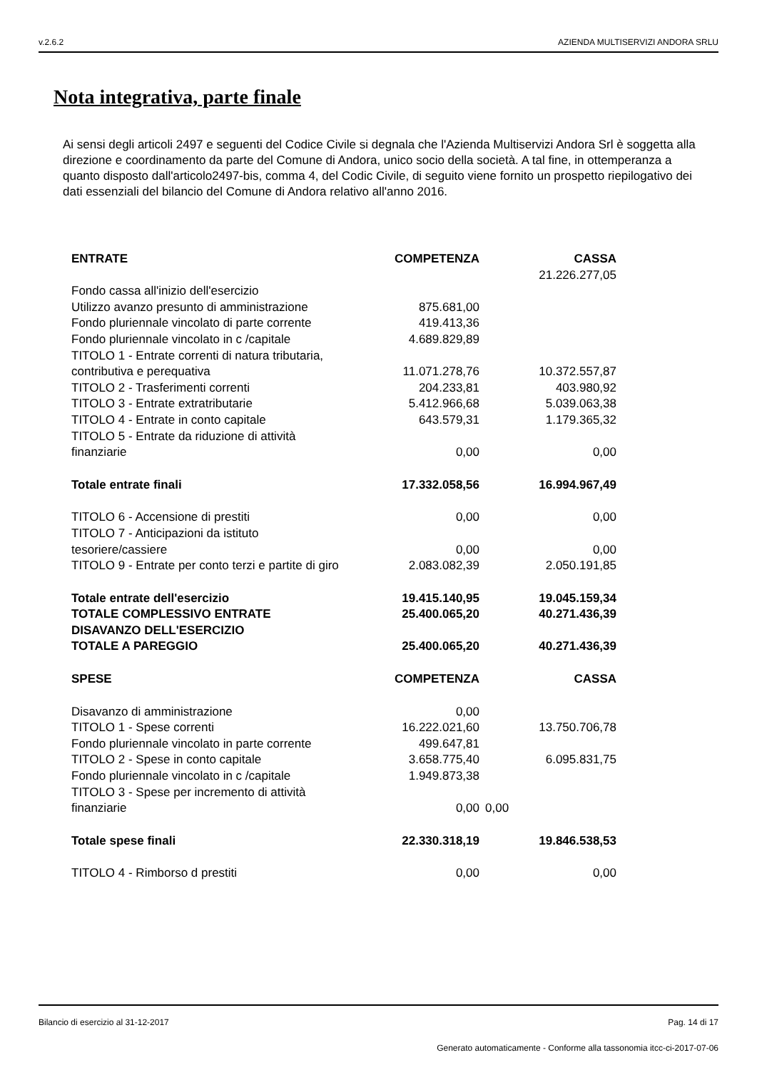v.2.6.2 AZIENDA MULTISERVIZI ANDORA SRLU
Nota integrativa, parte finale
Ai sensi degli articoli 2497 e seguenti del Codice Civile si degnala che l'Azienda Multiservizi Andora Srl è soggetta alla direzione e coordinamento da parte del Comune di Andora, unico socio della società. A tal fine, in ottemperanza a quanto disposto dall'articolo2497-bis, comma 4, del Codic Civile, di seguito viene fornito un prospetto riepilogativo dei dati essenziali del bilancio del Comune di Andora relativo all'anno 2016.
| ENTRATE | COMPETENZA | CASSA |
| --- | --- | --- |
| | | 21.226.277,05 |
| Fondo cassa all'inizio dell'esercizio | | |
| Utilizzo avanzo presunto di amministrazione | 875.681,00 | |
| Fondo pluriennale vincolato di parte corrente | 419.413,36 | |
| Fondo pluriennale vincolato in c /capitale | 4.689.829,89 | |
| TITOLO 1 - Entrate correnti di natura tributaria, contributiva e perequativa | 11.071.278,76 | 10.372.557,87 |
| TITOLO 2 - Trasferimenti correnti | 204.233,81 | 403.980,92 |
| TITOLO 3 - Entrate extratributarie | 5.412.966,68 | 5.039.063,38 |
| TITOLO 4 - Entrate in conto capitale | 643.579,31 | 1.179.365,32 |
| TITOLO 5 - Entrate da riduzione di attività finanziarie | 0,00 | 0,00 |
| Totale entrate finali | 17.332.058,56 | 16.994.967,49 |
| TITOLO 6 - Accensione di prestiti | 0,00 | 0,00 |
| TITOLO 7 - Anticipazioni da istituto tesoriere/cassiere | 0,00 | 0,00 |
| TITOLO 9 - Entrate per conto terzi e partite di giro | 2.083.082,39 | 2.050.191,85 |
| Totale entrate dell'esercizio | 19.415.140,95 | 19.045.159,34 |
| TOTALE COMPLESSIVO ENTRATE | 25.400.065,20 | 40.271.436,39 |
| DISAVANZO DELL'ESERCIZIO | | |
| TOTALE A PAREGGIO | 25.400.065,20 | 40.271.436,39 |
| SPESE | COMPETENZA | CASSA |
| Disavanzo di amministrazione | 0,00 | |
| TITOLO 1 - Spese correnti | 16.222.021,60 | 13.750.706,78 |
| Fondo pluriennale vincolato in parte corrente | 499.647,81 | |
| TITOLO 2 - Spese in conto capitale | 3.658.775,40 | 6.095.831,75 |
| Fondo pluriennale vincolato in c /capitale | 1.949.873,38 | |
| TITOLO 3 - Spese per incremento di attività finanziarie | 0,00 | 0,00 |
| Totale spese finali | 22.330.318,19 | 19.846.538,53 |
| TITOLO 4 - Rimborso d prestiti | 0,00 | 0,00 |
Bilancio di esercizio al 31-12-2017 Pag. 14 di 17
Generato automaticamente - Conforme alla tassonomia itcc-ci-2017-07-06